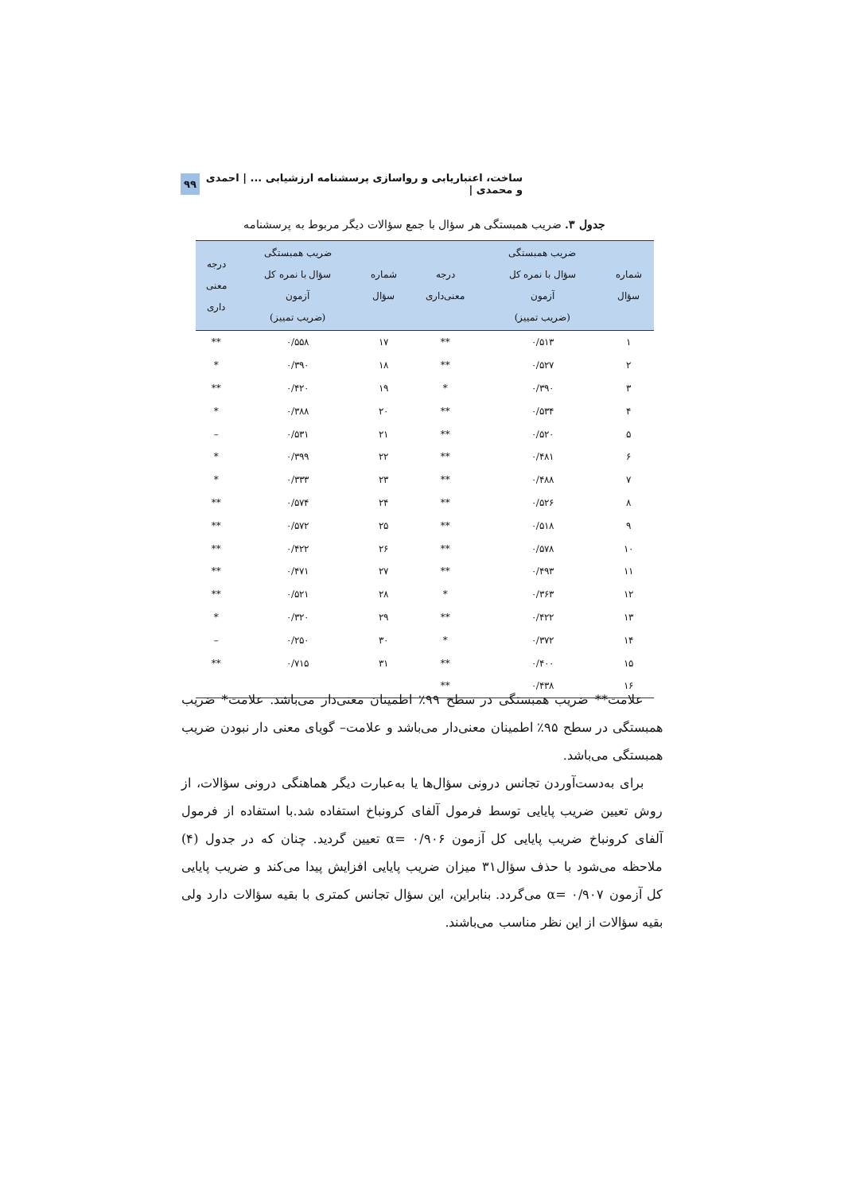ساخت، اعتباریابی و رواسازی پرسشنامه ارزشیابی ... | احمدی و محمدی | ۹۹
جدول ۳. ضریب همبستگی هر سؤال با جمع سؤالات دیگر مربوط به پرسشنامه
| شماره سؤال | ضریب همبستگی سؤال با نمره کل آزمون (ضریب تمییز) | درجه معنی‌داری | شماره سؤال | ضریب همبستگی سؤال با نمره کل آزمون (ضریب تمییز) | درجه معنی داری |
| --- | --- | --- | --- | --- | --- |
| ۱ | ۰/۵۱۳ | ** | ۱۷ | ۰/۵۵۸ | ** |
| ۲ | ۰/۵۲۷ | ** | ۱۸ | ۰/۳۹۰ | * |
| ۳ | ۰/۳۹۰ | * | ۱۹ | ۰/۴۲۰ | ** |
| ۴ | ۰/۵۳۴ | ** | ۲۰ | ۰/۳۸۸ | * |
| ۵ | ۰/۵۲۰ | ** | ۲۱ | ۰/۵۳۱ | – |
| ۶ | ۰/۴۸۱ | ** | ۲۲ | ۰/۳۹۹ | * |
| ۷ | ۰/۴۸۸ | ** | ۲۳ | ۰/۳۳۳ | * |
| ۸ | ۰/۵۲۶ | ** | ۲۴ | ۰/۵۷۴ | ** |
| ۹ | ۰/۵۱۸ | ** | ۲۵ | ۰/۵۷۲ | ** |
| ۱۰ | ۰/۵۷۸ | ** | ۲۶ | ۰/۴۲۲ | ** |
| ۱۱ | ۰/۴۹۳ | ** | ۲۷ | ۰/۴۷۱ | ** |
| ۱۲ | ۰/۳۶۳ | * | ۲۸ | ۰/۵۲۱ | ** |
| ۱۳ | ۰/۴۲۲ | ** | ۲۹ | ۰/۳۲۰ | * |
| ۱۴ | ۰/۳۷۲ | * | ۳۰ | ۰/۲۵۰ | – |
| ۱۵ | ۰/۴۰۰ | ** | ۳۱ | ۰/۷۱۵ | ** |
| ۱۶ | ۰/۴۳۸ | ** | | | |
علامت** ضریب همبستگی در سطح ۹۹٪ اطمینان معنی‌دار می‌باشد. علامت* ضریب همبستگی در سطح ۹۵٪ اطمینان معنی‌دار می‌باشد و علامت– گویای معنی دار نبودن ضریب همبستگی می‌باشد.
برای به‌دست‌آوردن تجانس درونی سؤال‌ها یا به‌عبارت دیگر هماهنگی درونی سؤالات، از روش تعیین ضریب پایایی توسط فرمول آلفای کرونباخ استفاده شد.با استفاده از فرمول آلفای کرونباخ ضریب پایایی کل آزمون ۰/۹۰۶ =α تعیین گردید. چنان که در جدول (۴) ملاحظه می‌شود با حذف سؤال۳۱ میزان ضریب پایایی افزایش پیدا می‌کند و ضریب پایایی کل آزمون ۰/۹۰۷ =α می‌گردد. بنابراین، این سؤال تجانس کمتری با بقیه سؤالات دارد ولی بقیه سؤالات از این نظر مناسب می‌باشند.